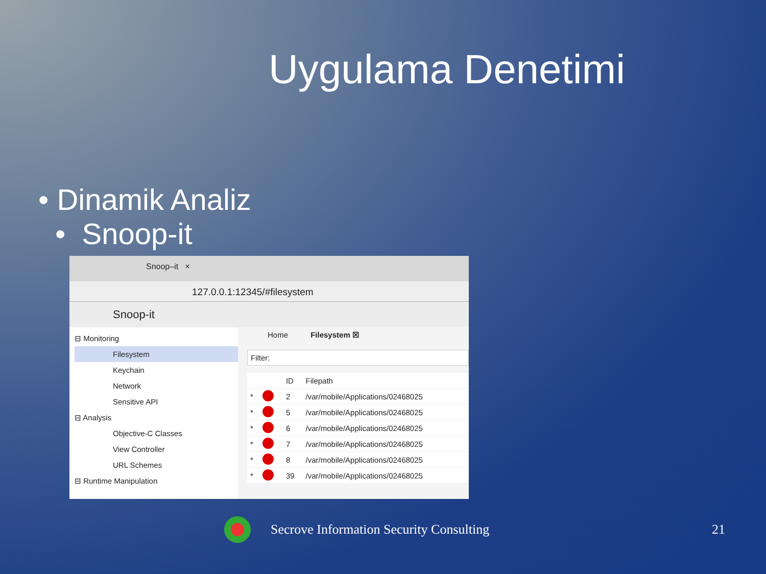Uygulama Denetimi
• Dinamik Analiz
• Snoop-it
Snoop–it ×
127.0.0.1:12345/#filesystem
Snoop-it
⊟ Monitoring
Filesystem
Keychain
Network
Sensitive API
⊟ Analysis
Objective-C Classes
View Controller
URL Schemes
⊟ Runtime Manipulation
Home Filesystem ☒
Filter:
| | | ID | Filepath |
| --- | --- | --- | --- |
| * | | 2 | /var/mobile/Applications/02468025 |
| * | | 5 | /var/mobile/Applications/02468025 |
| * | | 6 | /var/mobile/Applications/02468025 |
| * | | 7 | /var/mobile/Applications/02468025 |
| * | | 8 | /var/mobile/Applications/02468025 |
| * | | 39 | /var/mobile/Applications/02468025 |
Secrove Information Security Consulting
21